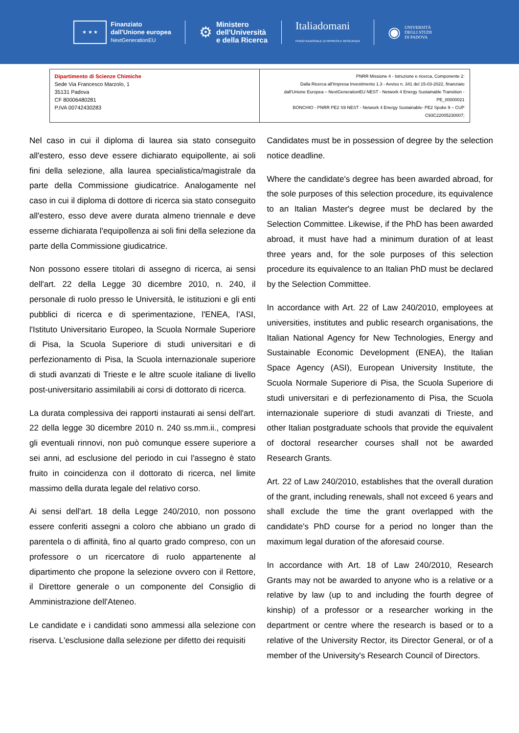★ ★ ★
Finanziato
dall'Unione europea
NextGenerationEU
⚙
Ministero
dell'Università
e della Ricerca
Italiadomani
PIANO NAZIONALE DI RIPRESA E RESILIENZA
◉
UNIVERSITÀ
DEGLI STUDI
DI PADOVA
| Dipartimento di Scienze Chimiche Sede Via Francesco Marzolo, 1 35131 Padova CF 80006480281 P.IVA 00742430283 | PNRR Missione 4 - Istruzione e ricerca, Componente 2: Dalla Ricerca all'Impresa Investimento 1.3 - Avviso n. 341 del 15-03-2022, finanziato dall'Unione Europea – NextGenerationEU NEST - Network 4 Energy Sustainable Transition - PE_00000021 BONCHIO - PNRR PE2 S9 NEST - Network 4 Energy Sustainable- PE2 Spoke 9 – CUP C93C22005230007; |
Nel caso in cui il diploma di laurea sia stato conseguito all'estero, esso deve essere dichiarato equipollente, ai soli fini della selezione, alla laurea specialistica/magistrale da parte della Commissione giudicatrice. Analogamente nel caso in cui il diploma di dottore di ricerca sia stato conseguito all'estero, esso deve avere durata almeno triennale e deve esserne dichiarata l'equipollenza ai soli fini della selezione da parte della Commissione giudicatrice.
Non possono essere titolari di assegno di ricerca, ai sensi dell'art. 22 della Legge 30 dicembre 2010, n. 240, il personale di ruolo presso le Università, le istituzioni e gli enti pubblici di ricerca e di sperimentazione, l'ENEA, l'ASI, l'Istituto Universitario Europeo, la Scuola Normale Superiore di Pisa, la Scuola Superiore di studi universitari e di perfezionamento di Pisa, la Scuola internazionale superiore di studi avanzati di Trieste e le altre scuole italiane di livello post-universitario assimilabili ai corsi di dottorato di ricerca.
La durata complessiva dei rapporti instaurati ai sensi dell'art. 22 della legge 30 dicembre 2010 n. 240 ss.mm.ii., compresi gli eventuali rinnovi, non può comunque essere superiore a sei anni, ad esclusione del periodo in cui l'assegno è stato fruito in coincidenza con il dottorato di ricerca, nel limite massimo della durata legale del relativo corso.
Ai sensi dell'art. 18 della Legge 240/2010, non possono essere conferiti assegni a coloro che abbiano un grado di parentela o di affinità, fino al quarto grado compreso, con un professore o un ricercatore di ruolo appartenente al dipartimento che propone la selezione ovvero con il Rettore, il Direttore generale o un componente del Consiglio di Amministrazione dell'Ateneo.
Le candidate e i candidati sono ammessi alla selezione con riserva. L'esclusione dalla selezione per difetto dei requisiti
Candidates must be in possession of degree by the selection notice deadline.
Where the candidate's degree has been awarded abroad, for the sole purposes of this selection procedure, its equivalence to an Italian Master's degree must be declared by the Selection Committee. Likewise, if the PhD has been awarded abroad, it must have had a minimum duration of at least three years and, for the sole purposes of this selection procedure its equivalence to an Italian PhD must be declared by the Selection Committee.
In accordance with Art. 22 of Law 240/2010, employees at universities, institutes and public research organisations, the Italian National Agency for New Technologies, Energy and Sustainable Economic Development (ENEA), the Italian Space Agency (ASI), European University Institute, the Scuola Normale Superiore di Pisa, the Scuola Superiore di studi universitari e di perfezionamento di Pisa, the Scuola internazionale superiore di studi avanzati di Trieste, and other Italian postgraduate schools that provide the equivalent of doctoral researcher courses shall not be awarded Research Grants.
Art. 22 of Law 240/2010, establishes that the overall duration of the grant, including renewals, shall not exceed 6 years and shall exclude the time the grant overlapped with the candidate's PhD course for a period no longer than the maximum legal duration of the aforesaid course.
In accordance with Art. 18 of Law 240/2010, Research Grants may not be awarded to anyone who is a relative or a relative by law (up to and including the fourth degree of kinship) of a professor or a researcher working in the department or centre where the research is based or to a relative of the University Rector, its Director General, or of a member of the University's Research Council of Directors.